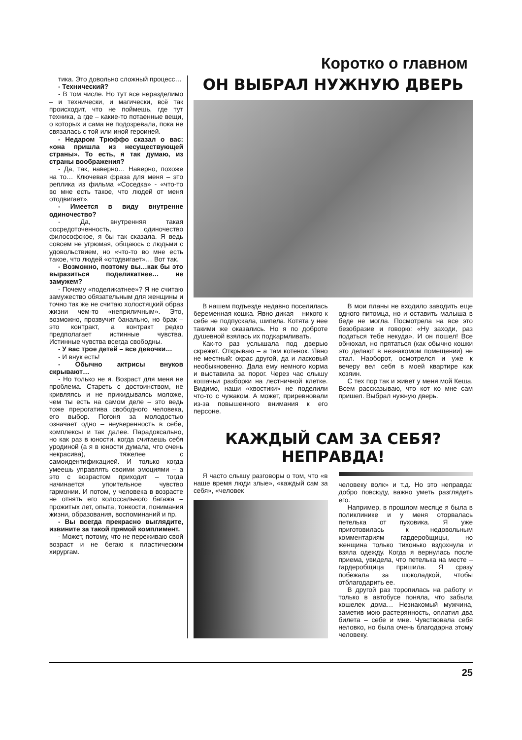Коротко о главном
тика. Это довольно сложный процесс…
- Технический?
- В том числе. Но тут все неразделимо – и технически, и магически, всё так происходит, что не поймешь, где тут техника, а где – какие-то потаенные вещи, о которых и сама не подозревала, пока не связалась с той или иной героиней.
- Недаром Трюффо сказал о вас: «она пришла из несуществующей страны». То есть, я так думаю, из страны воображения?
- Да, так, наверно… Наверно, похоже на то… Ключевая фраза для меня – это реплика из фильма «Соседка» - «что-то во мне есть такое, что людей от меня отодвигает».
- Имеется в виду внутренне одиночество?
- Да, внутренняя такая сосредоточенность, одиночество философское, я бы так сказала. Я ведь совсем не угрюмая, общаюсь с людьми с удовольствием, но «что-то во мне есть такое, что людей «отодвигает»… Вот так.
- Возможно, поэтому вы…как бы это выразиться поделикатнее… не замужем?
- Почему «поделикатнее»? Я не считаю замужество обязательным для женщины и точно так же не считаю холостяцкий образ жизни чем-то «неприличным». Это, возможно, прозвучит банально, но брак – это контракт, а контракт редко предполагает истинные чувства. Истинные чувства всегда свободны.
- У вас трое детей – все девочки…
- И внук есть!
- Обычно актрисы внуков скрывают…
- Но только не я. Возраст для меня не проблема. Стареть с достоинством, не кривляясь и не прикидываясь моложе, чем ты есть на самом деле – это ведь тоже прерогатива свободного человека, его выбор. Погоня за молодостью означает одно – неуверенность в себе, комплексы и так далее. Парадоксально, но как раз в юности, когда считаешь себя уродиной (а я в юности думала, что очень некрасива), тяжелее с самоидентификацией. И только когда умеешь управлять своими эмоциями – а это с возрастом приходит – тогда начинается упоительное чувство гармонии. И потом, у человека в возрасте не отнять его колоссального багажа – прожитых лет, опыта, тонкости, понимания жизни, образования, воспоминаний и пр.
- Вы всегда прекрасно выглядите, извините за такой прямой комплимент.
- Может, потому, что не переживаю свой возраст и не бегаю к пластическим хирургам.
ОН ВЫБРАЛ НУЖНУЮ ДВЕРЬ
В нашем подъезде недавно поселилась беременная кошка. Явно дикая – никого к себе не подпускала, шипела. Котята у нее такими же оказались. Но я по доброте душевной взялась их подкармливать.
Как-то раз услышала под дверью скрежет. Открываю – а там котенок. Явно не местный: окрас другой, да и ласковый необыкновенно. Дала ему немного корма и выставила за порог. Через час слышу кошачьи разборки на лестничной клетке. Видимо, наши «хвостики» не поделили что-то с чужаком. А может, приревновали из-за повышенного внимания к его персоне.
В мои планы не входило заводить еще одного питомца, но и оставить малыша в беде не могла. Посмотрела на все это безобразие и говорю: «Ну заходи, раз податься тебе некуда». И он пошел! Все обнюхал, но прятаться (как обычно кошки это делают в незнакомом помещении) не стал. Наоборот, осмотрелся и уже к вечеру вел себя в моей квартире как хозяин.
С тех пор так и живет у меня мой Кеша. Всем рассказываю, что кот ко мне сам пришел. Выбрал нужную дверь.
КАЖДЫЙ САМ ЗА СЕБЯ?
НЕПРАВДА!
Я часто слышу разговоры о том, что «в наше время люди злые», «каждый сам за себя», «человек
человеку волк» и т.д. Но это неправда: добро повсюду, важно уметь разглядеть его.
Например, в прошлом месяце я была в поликлинике и у меня оторвалась петелька от пуховика. Я уже приготовилась к недовольным комментариям гардеробщицы, но женщина только тихонько вздохнула и взяла одежду. Когда я вернулась после приема, увидела, что петелька на месте – гардеробщица пришила. Я сразу побежала за шоколадкой, чтобы отблагодарить ее.
В другой раз торопилась на работу и только в автобусе поняла, что забыла кошелек дома… Незнакомый мужчина, заметив мою растерянность, оплатил два билета – себе и мне. Чувствовала себя неловко, но была очень благодарна этому человеку.
25